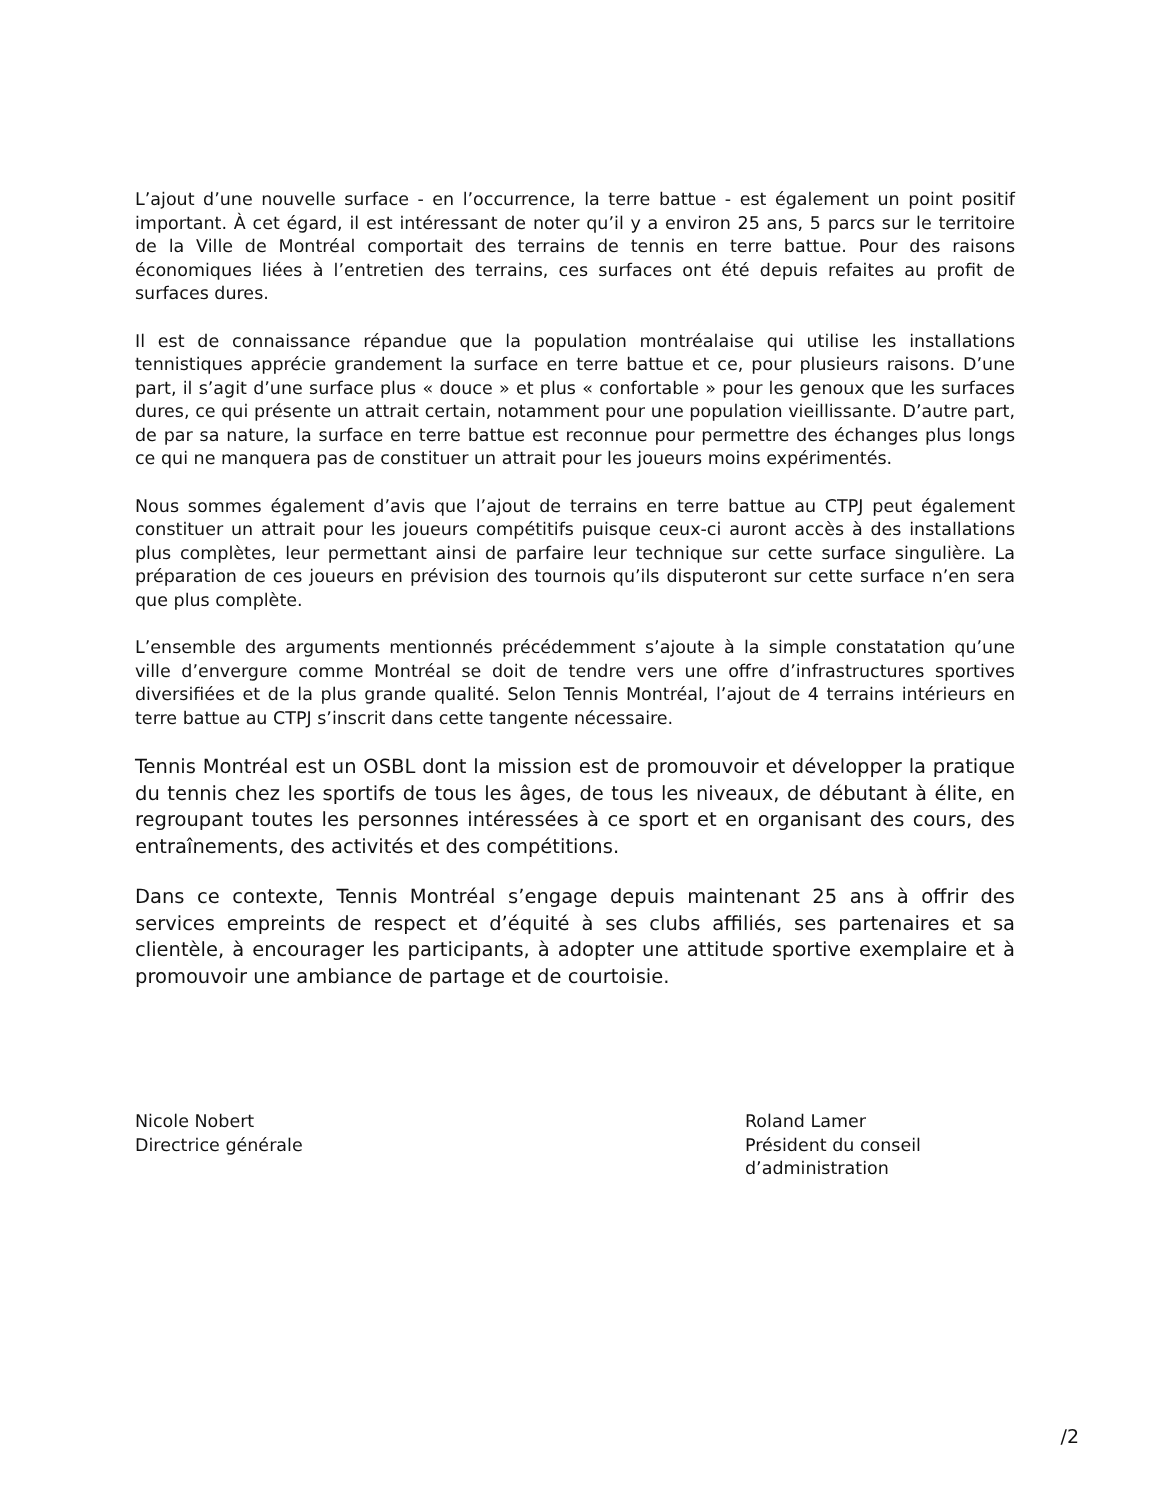L’ajout d’une nouvelle surface - en l’occurrence, la terre battue - est également un point positif important. À cet égard, il est intéressant de noter qu’il y a environ 25 ans, 5 parcs sur le territoire de la Ville de Montréal comportait des terrains de tennis en terre battue. Pour des raisons économiques liées à l’entretien des terrains, ces surfaces ont été depuis refaites au profit de surfaces dures.
Il est de connaissance répandue que la population montréalaise qui utilise les installations tennistiques apprécie grandement la surface en terre battue et ce, pour plusieurs raisons. D’une part, il s’agit d’une surface plus « douce » et plus « confortable » pour les genoux que les surfaces dures, ce qui présente un attrait certain, notamment pour une population vieillissante. D’autre part, de par sa nature, la surface en terre battue est reconnue pour permettre des échanges plus longs ce qui ne manquera pas de constituer un attrait pour les joueurs moins expérimentés.
Nous sommes également d’avis que l’ajout de terrains en terre battue au CTPJ peut également constituer un attrait pour les joueurs compétitifs puisque ceux-ci auront accès à des installations plus complètes, leur permettant ainsi de parfaire leur technique sur cette surface singulière. La préparation de ces joueurs en prévision des tournois qu’ils disputeront sur cette surface n’en sera que plus complète.
L’ensemble des arguments mentionnés précédemment s’ajoute à la simple constatation qu’une ville d’envergure comme Montréal se doit de tendre vers une offre d’infrastructures sportives diversifiées et de la plus grande qualité. Selon Tennis Montréal, l’ajout de 4 terrains intérieurs en terre battue au CTPJ s’inscrit dans cette tangente nécessaire.
Tennis Montréal est un OSBL dont la mission est de promouvoir et développer la pratique du tennis chez les sportifs de tous les âges, de tous les niveaux, de débutant à élite, en regroupant toutes les personnes intéressées à ce sport et en organisant des cours, des entraînements, des activités et des compétitions.
Dans ce contexte, Tennis Montréal s’engage depuis maintenant 25 ans à offrir des services empreints de respect et d’équité à ses clubs affiliés, ses partenaires et sa clientèle, à encourager les participants, à adopter une attitude sportive exemplaire et à promouvoir une ambiance de partage et de courtoisie.
Nicole Nobert
Directrice générale
Roland Lamer
Président du conseil
d’administration
/2